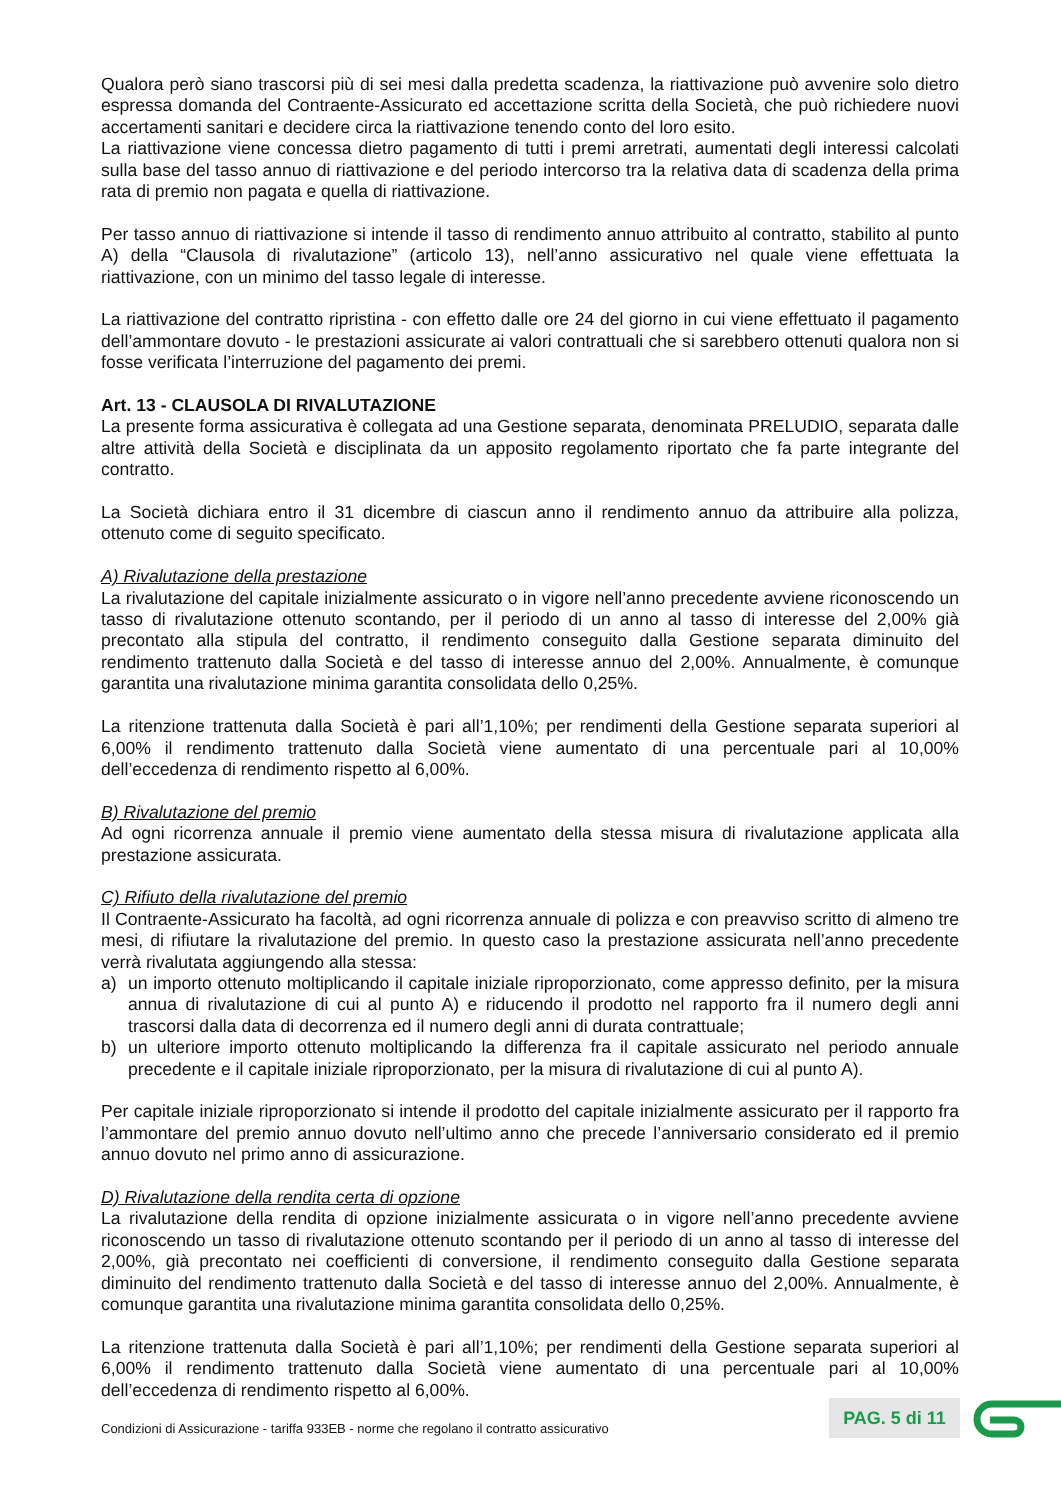Qualora però siano trascorsi più di sei mesi dalla predetta scadenza, la riattivazione può avvenire solo dietro espressa domanda del Contraente-Assicurato ed accettazione scritta della Società, che può richiedere nuovi accertamenti sanitari e decidere circa la riattivazione tenendo conto del loro esito.
La riattivazione viene concessa dietro pagamento di tutti i premi arretrati, aumentati degli interessi calcolati sulla base del tasso annuo di riattivazione e del periodo intercorso tra la relativa data di scadenza della prima rata di premio non pagata e quella di riattivazione.
Per tasso annuo di riattivazione si intende il tasso di rendimento annuo attribuito al contratto, stabilito al punto A) della “Clausola di rivalutazione” (articolo 13), nell’anno assicurativo nel quale viene effettuata la riattivazione, con un minimo del tasso legale di interesse.
La riattivazione del contratto ripristina - con effetto dalle ore 24 del giorno in cui viene effettuato il pagamento dell’ammontare dovuto - le prestazioni assicurate ai valori contrattuali che si sarebbero ottenuti qualora non si fosse verificata l’interruzione del pagamento dei premi.
Art. 13 - CLAUSOLA DI RIVALUTAZIONE
La presente forma assicurativa è collegata ad una Gestione separata, denominata PRELUDIO, separata dalle altre attività della Società e disciplinata da un apposito regolamento riportato che fa parte integrante del contratto.
La Società dichiara entro il 31 dicembre di ciascun anno il rendimento annuo da attribuire alla polizza, ottenuto come di seguito specificato.
A) Rivalutazione della prestazione
La rivalutazione del capitale inizialmente assicurato o in vigore nell’anno precedente avviene riconoscendo un tasso di rivalutazione ottenuto scontando, per il periodo di un anno al tasso di interesse del 2,00% già precontato alla stipula del contratto, il rendimento conseguito dalla Gestione separata diminuito del rendimento trattenuto dalla Società e del tasso di interesse annuo del 2,00%. Annualmente, è comunque garantita una rivalutazione minima garantita consolidata dello 0,25%.
La ritenzione trattenuta dalla Società è pari all’1,10%; per rendimenti della Gestione separata superiori al 6,00% il rendimento trattenuto dalla Società viene aumentato di una percentuale pari al 10,00% dell’eccedenza di rendimento rispetto al 6,00%.
B) Rivalutazione del premio
Ad ogni ricorrenza annuale il premio viene aumentato della stessa misura di rivalutazione applicata alla prestazione assicurata.
C) Rifiuto della rivalutazione del premio
Il Contraente-Assicurato ha facoltà, ad ogni ricorrenza annuale di polizza e con preavviso scritto di almeno tre mesi, di rifiutare la rivalutazione del premio. In questo caso la prestazione assicurata nell’anno precedente verrà rivalutata aggiungendo alla stessa:
a) un importo ottenuto moltiplicando il capitale iniziale riproporzionato, come appresso definito, per la misura annua di rivalutazione di cui al punto A) e riducendo il prodotto nel rapporto fra il numero degli anni trascorsi dalla data di decorrenza ed il numero degli anni di durata contrattuale;
b) un ulteriore importo ottenuto moltiplicando la differenza fra il capitale assicurato nel periodo annuale precedente e il capitale iniziale riproporzionato, per la misura di rivalutazione di cui al punto A).
Per capitale iniziale riproporzionato si intende il prodotto del capitale inizialmente assicurato per il rapporto fra l’ammontare del premio annuo dovuto nell’ultimo anno che precede l’anniversario considerato ed il premio annuo dovuto nel primo anno di assicurazione.
D) Rivalutazione della rendita certa di opzione
La rivalutazione della rendita di opzione inizialmente assicurata o in vigore nell’anno precedente avviene riconoscendo un tasso di rivalutazione ottenuto scontando per il periodo di un anno al tasso di interesse del 2,00%, già precontato nei coefficienti di conversione, il rendimento conseguito dalla Gestione separata diminuito del rendimento trattenuto dalla Società e del tasso di interesse annuo del 2,00%. Annualmente, è comunque garantita una rivalutazione minima garantita consolidata dello 0,25%.
La ritenzione trattenuta dalla Società è pari all’1,10%; per rendimenti della Gestione separata superiori al 6,00% il rendimento trattenuto dalla Società viene aumentato di una percentuale pari al 10,00% dell’eccedenza di rendimento rispetto al 6,00%.
Condizioni di Assicurazione - tariffa 933EB - norme che regolano il contratto assicurativo
PAG. 5 di 11